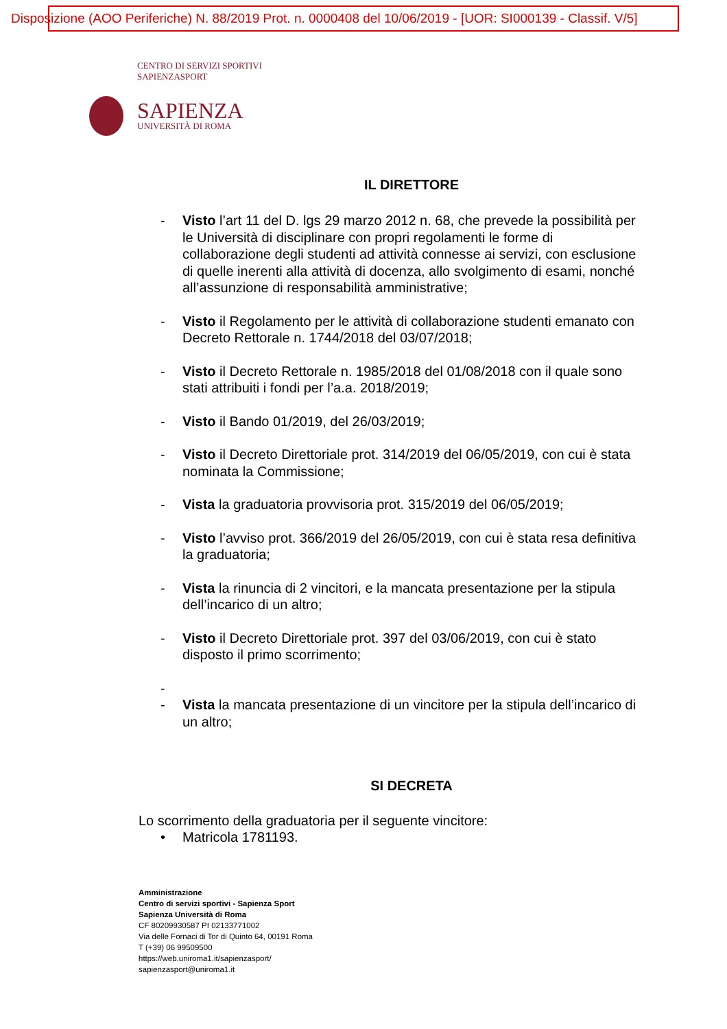Disposizione (AOO Periferiche) N. 88/2019 Prot. n. 0000408 del 10/06/2019 - [UOR: SI000139 - Classif. V/5]
CENTRO DI SERVIZI SPORTIVI
SAPIENZASPORT
SAPIENZA
UNIVERSITÀ DI ROMA
IL DIRETTORE
- Visto l’art 11 del D. lgs 29 marzo 2012 n. 68, che prevede la possibilità per le Università di disciplinare con propri regolamenti le forme di collaborazione degli studenti ad attività connesse ai servizi, con esclusione di quelle inerenti alla attività di docenza, allo svolgimento di esami, nonché all’assunzione di responsabilità amministrative;
- Visto il Regolamento per le attività di collaborazione studenti emanato con Decreto Rettorale n. 1744/2018 del 03/07/2018;
- Visto il Decreto Rettorale n. 1985/2018 del 01/08/2018 con il quale sono stati attribuiti i fondi per l’a.a. 2018/2019;
- Visto il Bando 01/2019, del 26/03/2019;
- Visto il Decreto Direttoriale prot. 314/2019 del 06/05/2019, con cui è stata nominata la Commissione;
- Vista la graduatoria provvisoria prot. 315/2019 del 06/05/2019;
- Visto l’avviso prot. 366/2019 del 26/05/2019, con cui è stata resa definitiva la graduatoria;
- Vista la rinuncia di 2 vincitori, e la mancata presentazione per la stipula dell’incarico di un altro;
- Visto il Decreto Direttoriale prot. 397 del 03/06/2019, con cui è stato disposto il primo scorrimento;
-
- Vista la mancata presentazione di un vincitore per la stipula dell’incarico di un altro;
SI DECRETA
Lo scorrimento della graduatoria per il seguente vincitore:
• Matricola 1781193.
Amministrazione
Centro di servizi sportivi - Sapienza Sport
Sapienza Università di Roma
CF 80209930587 PI 02133771002
Via delle Fornaci di Tor di Quinto 64, 00191 Roma
T (+39) 06 99509500
https://web.uniroma1.it/sapienzasport/
sapienzasport@uniroma1.it